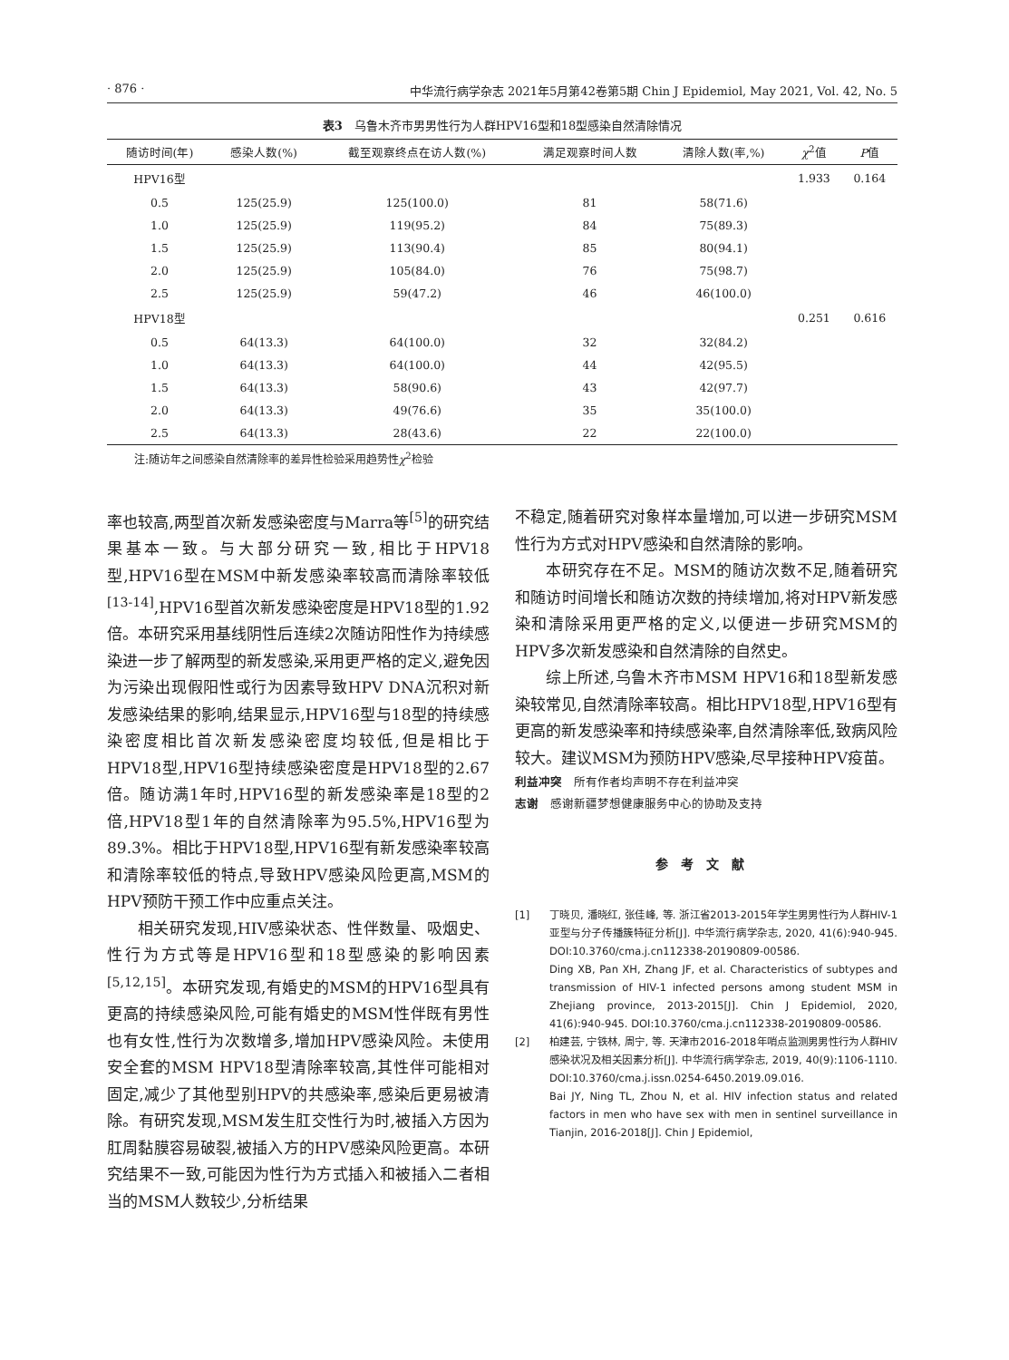· 876 · 中华流行病学杂志 2021年5月第42卷第5期 Chin J Epidemiol, May 2021, Vol. 42, No. 5
表3　乌鲁木齐市男男性行为人群HPV16型和18型感染自然清除情况
| 随访时间(年) | 感染人数(%) | 截至观察终点在访人数(%) | 满足观察时间人数 | 清除人数(率,%) | χ<sup>2</sup>值 | P 值 |
| --- | --- | --- | --- | --- | --- | --- |
| HPV16型 | | | | | 1.933 | 0.164 |
| 0.5 | 125(25.9) | 125(100.0) | 81 | 58(71.6) | | |
| 1.0 | 125(25.9) | 119(95.2) | 84 | 75(89.3) | | |
| 1.5 | 125(25.9) | 113(90.4) | 85 | 80(94.1) | | |
| 2.0 | 125(25.9) | 105(84.0) | 76 | 75(98.7) | | |
| 2.5 | 125(25.9) | 59(47.2) | 46 | 46(100.0) | | |
| HPV18型 | | | | | 0.251 | 0.616 |
| 0.5 | 64(13.3) | 64(100.0) | 32 | 32(84.2) | | |
| 1.0 | 64(13.3) | 64(100.0) | 44 | 42(95.5) | | |
| 1.5 | 64(13.3) | 58(90.6) | 43 | 42(97.7) | | |
| 2.0 | 64(13.3) | 49(76.6) | 35 | 35(100.0) | | |
| 2.5 | 64(13.3) | 28(43.6) | 22 | 22(100.0) | | |
注:随访年之间感染自然清除率的差异性检验采用趋势性χ<sup>2</sup>检验
率也较高,两型首次新发感染密度与Marra等<sup>[5]</sup>的研究结果基本一致。与大部分研究一致,相比于HPV18型,HPV16型在MSM中新发感染率较高而清除率较低<sup>[13-14]</sup>,HPV16型首次新发感染密度是HPV18型的1.92倍。本研究采用基线阴性后连续2次随访阳性作为持续感染进一步了解两型的新发感染,采用更严格的定义,避免因为污染出现假阳性或行为因素导致HPV DNA沉积对新发感染结果的影响,结果显示,HPV16型与18型的持续感染密度相比首次新发感染密度均较低,但是相比于HPV18型,HPV16型持续感染密度是HPV18型的2.67倍。随访满1年时,HPV16型的新发感染率是18型的2倍,HPV18型1年的自然清除率为95.5%,HPV16型为89.3%。相比于HPV18型,HPV16型有新发感染率较高和清除率较低的特点,导致HPV感染风险更高,MSM的HPV预防干预工作中应重点关注。
相关研究发现,HIV感染状态、性伴数量、吸烟史、性行为方式等是HPV16型和18型感染的影响因素<sup>[5,12,15]</sup>。本研究发现,有婚史的MSM的HPV16型具有更高的持续感染风险,可能有婚史的MSM性伴既有男性也有女性,性行为次数增多,增加HPV感染风险。未使用安全套的MSM HPV18型清除率较高,其性伴可能相对固定,减少了其他型别HPV的共感染率,感染后更易被清除。有研究发现,MSM发生肛交性行为时,被插入方因为肛周黏膜容易破裂,被插入方的HPV感染风险更高。本研究结果不一致,可能因为性行为方式插入和被插入二者相当的MSM人数较少,分析结果
不稳定,随着研究对象样本量增加,可以进一步研究MSM性行为方式对HPV感染和自然清除的影响。
本研究存在不足。MSM的随访次数不足,随着研究和随访时间增长和随访次数的持续增加,将对HPV新发感染和清除采用更严格的定义,以便进一步研究MSM的HPV多次新发感染和自然清除的自然史。
综上所述,乌鲁木齐市MSM HPV16和18型新发感染较常见,自然清除率较高。相比HPV18型,HPV16型有更高的新发感染率和持续感染率,自然清除率低,致病风险较大。建议MSM为预防HPV感染,尽早接种HPV疫苗。
利益冲突　所有作者均声明不存在利益冲突
志谢　感谢新疆梦想健康服务中心的协助及支持
参考文献
[1] 丁晓贝, 潘晓红, 张佳峰, 等. 浙江省2013-2015年学生男男性行为人群HIV-1亚型与分子传播簇特征分析[J]. 中华流行病学杂志, 2020, 41(6):940-945. DOI:10.3760/cma.j.cn112338-20190809-00586.
Ding XB, Pan XH, Zhang JF, et al. Characteristics of subtypes and transmission of HIV-1 infected persons among student MSM in Zhejiang province, 2013-2015[J]. Chin J Epidemiol, 2020, 41(6):940-945. DOI:10.3760/cma.j.cn112338-20190809-00586.
[2] 柏建芸, 宁铁林, 周宁, 等. 天津市2016-2018年哨点监测男男性行为人群HIV感染状况及相关因素分析[J]. 中华流行病学杂志, 2019, 40(9):1106-1110. DOI:10.3760/cma.j.issn.0254-6450.2019.09.016.
Bai JY, Ning TL, Zhou N, et al. HIV infection status and related factors in men who have sex with men in sentinel surveillance in Tianjin, 2016-2018[J]. Chin J Epidemiol,